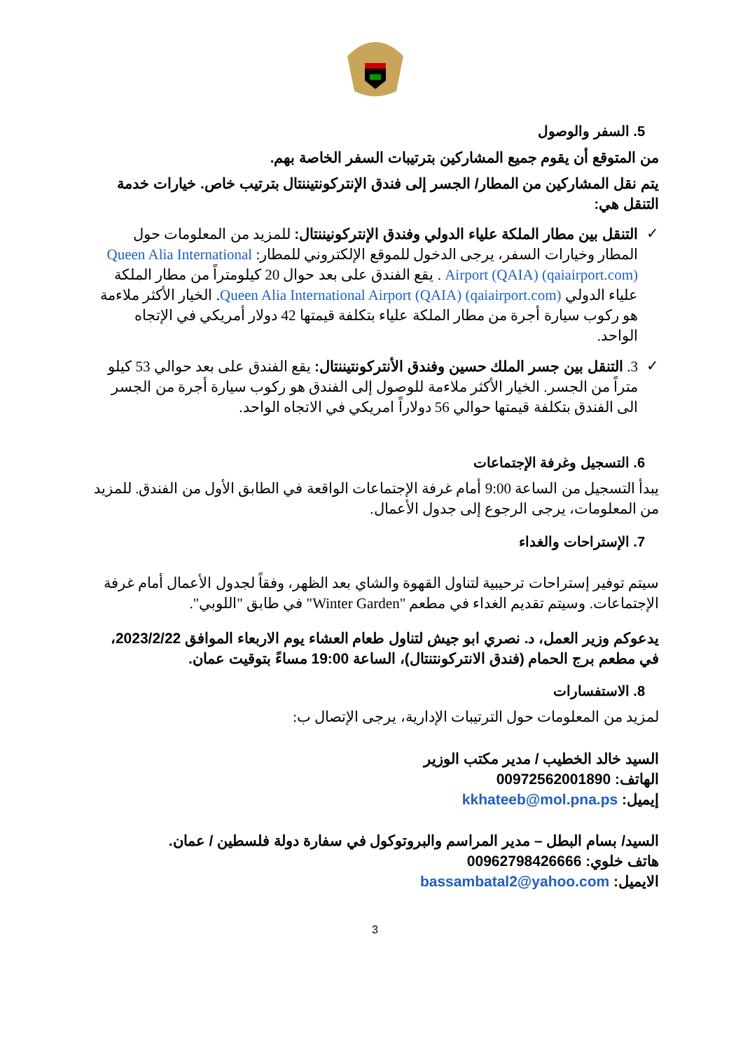5. السفر والوصول
من المتوقع أن يقوم جميع المشاركين بترتيبات السفر الخاصة بهم.
يتم نقل المشاركين من المطار/ الجسر إلى فندق الإنتركونتيننتال بترتيب خاص. خيارات خدمة التنقل هي:
✓ التنقل بين مطار الملكة علياء الدولي وفندق الإنتركونيننتال: للمزيد من المعلومات حول المطار وخيارات السفر، يرجى الدخول للموقع الإلكتروني للمطار: Queen Alia International Airport (QAIA) (qaiairport.com) . يقع الفندق على بعد حوال 20 كيلومتراً من مطار الملكة علياء الدولي Queen Alia International Airport (QAIA) (qaiairport.com). الخيار الأكثر ملاءمة هو ركوب سيارة أجرة من مطار الملكة علياء بتكلفة قيمتها 42 دولار أمريكي في الإتجاه الواحد.
✓ 3. التنقل بين جسر الملك حسين وفندق الأنتركونتيننتال: يقع الفندق على بعد حوالي 53 كيلو متراً من الجسر. الخيار الأكثر ملاءمة للوصول إلى الفندق هو ركوب سيارة أجرة من الجسر الى الفندق بتكلفة قيمتها حوالي 56 دولاراً امريكي في الاتجاه الواحد.
6. التسجيل وغرفة الإجتماعات
يبدأ التسجيل من الساعة 9:00 أمام غرفة الإجتماعات الواقعة في الطابق الأول من الفندق. للمزيد من المعلومات، يرجى الرجوع إلى جدول الأعمال.
7. الإستراحات والغداء
سيتم توفير إستراحات ترحيبية لتناول القهوة والشاي بعد الظهر، وفقاً لجدول الأعمال أمام غرفة الإجتماعات. وسيتم تقديم الغداء في مطعم "Winter Garden" في طابق "اللوبي".
يدعوكم وزير العمل، د. نصري ابو جيش لتناول طعام العشاء يوم الاربعاء الموافق 2023/2/22، في مطعم برج الحمام (فندق الانتركونتنتال)، الساعة 19:00 مساءً بتوقيت عمان.
8. الاستفسارات
لمزيد من المعلومات حول الترتيبات الإدارية، يرجى الإتصال ب:
السيد خالد الخطيب / مدير مكتب الوزير
الهاتف: 00972562001890
إيميل: kkhateeb@mol.pna.ps
السيد/ بسام البطل – مدير المراسم والبروتوكول في سفارة دولة فلسطين / عمان.
هاتف خلوي: 00962798426666
الايميل: bassambatal2@yahoo.com
3